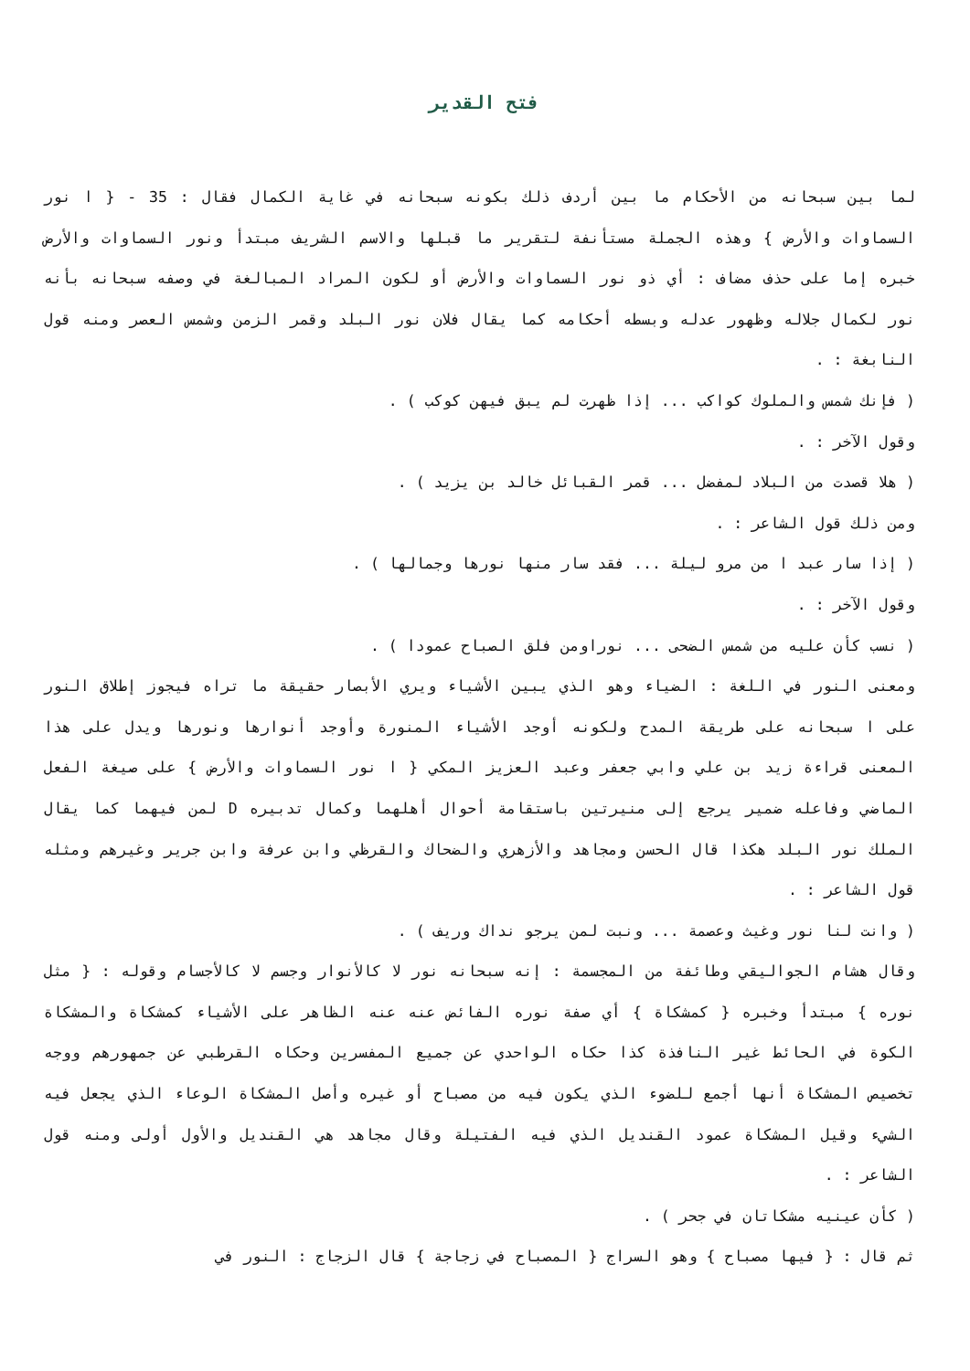فتح القدير
لما بين سبحانه من الأحكام ما بين أردف ذلك بكونه سبحانه في غاية الكمال فقال : 35 - { ا نور السماوات والأرض } وهذه الجملة مستأنفة لتقرير ما قبلها والاسم الشريف مبتدأ ونور السماوات والأرض خبره إما على حذف مضاف : أي ذو نور السماوات والأرض أو لكون المراد المبالغة في وصفه سبحانه بأنه نور لكمال جلاله وظهور عدله وبسطه أحكامه كما يقال فلان نور البلد وقمر الزمن وشمس العصر ومنه قول النابغة : .
( فإنك شمس والملوك كواكب ... إذا ظهرت لم يبق فيهن كوكب ) .
وقول الآخر : .
( هلا قصدت من البلاد لمفضل ... قمر القبائل خالد بن يزيد ) .
ومن ذلك قول الشاعر : .
( إذا سار عبد ا من مرو ليلة ... فقد سار منها نورها وجمالها ) .
وقول الآخر : .
( نسب كأن عليه من شمس الضحى ... نوراومن فلق الصباح عمودا ) .
ومعنى النور في اللغة : الضياء وهو الذي يبين الأشياء ويري الأبصار حقيقة ما تراه فيجوز إطلاق النور على ا سبحانه على طريقة المدح ولكونه أوجد الأشياء المنورة وأوجد أنوارها ونورها ويدل على هذا المعنى قراءة زيد بن علي وابي جعفر وعبد العزيز المكي { ا نور السماوات والأرض } على صيغة الفعل الماضي وفاعله ضمير يرجع إلى منيرتين باستقامة أحوال أهلهما وكمال تدبيره D لمن فيهما كما يقال الملك نور البلد هكذا قال الحسن ومجاهد والأزهري والضحاك والقرظي وابن عرفة وابن جرير وغيرهم ومثله قول الشاعر : .
( وانت لنا نور وغيث وعصمة ... ونبت لمن يرجو نداك وريف ) .
وقال هشام الجواليقي وطائفة من المجسمة : إنه سبحانه نور لا كالأنوار وجسم لا كالأجسام وقوله : { مثل نوره } مبتدأ وخبره { كمشكاة } أي صفة نوره الفائض عنه عنه الظاهر على الأشياء كمشكاة والمشكاة الكوة في الحائط غير النافذة كذا حكاه الواحدي عن جميع المفسرين وحكاه القرطبي عن جمهورهم ووجه تخصيص المشكاة أنها أجمع للضوء الذي يكون فيه من مصباح أو غيره وأصل المشكاة الوعاء الذي يجعل فيه الشيء وقيل المشكاة عمود القنديل الذي فيه الفتيلة وقال مجاهد هي القنديل والأول أولى ومنه قول الشاعر : .
( كأن عينيه مشكاتان في جحر ) .
ثم قال : { فيها مصباح } وهو السراج { المصباح في زجاجة } قال الزجاج : النور في